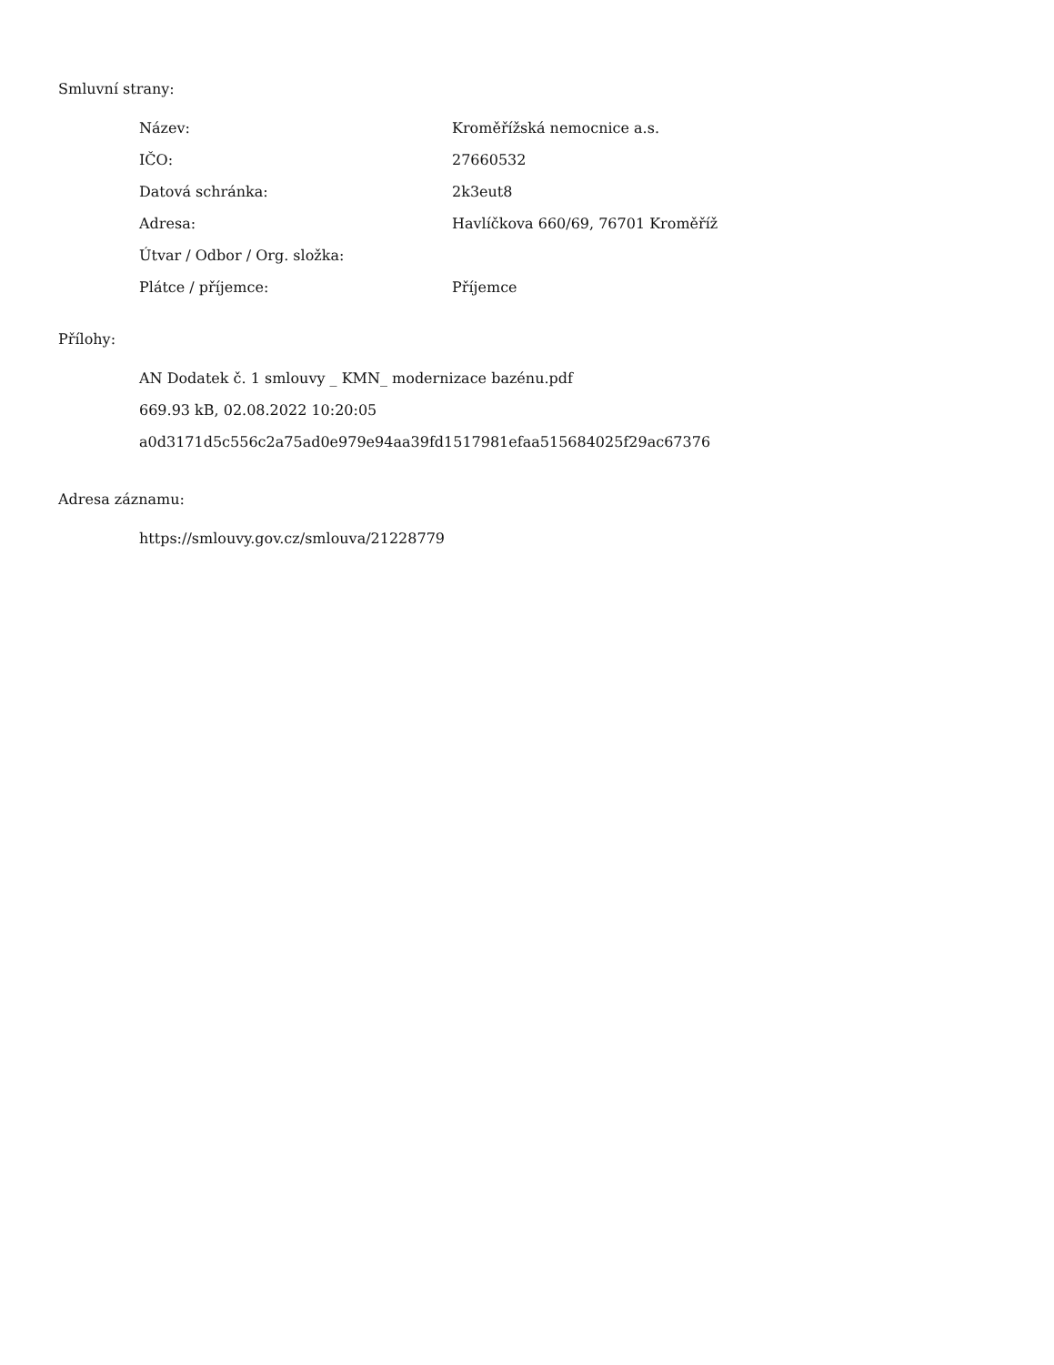Smluvní strany:
| Název: | Kroměřížská nemocnice a.s. |
| IČO: | 27660532 |
| Datová schránka: | 2k3eut8 |
| Adresa: | Havlíčkova 660/69, 76701 Kroměříž |
| Útvar / Odbor / Org. složka: | |
| Plátce / příjemce: | Příjemce |
Přílohy:
AN Dodatek č. 1 smlouvy _ KMN_ modernizace bazénu.pdf
669.93 kB, 02.08.2022 10:20:05
a0d3171d5c556c2a75ad0e979e94aa39fd1517981efaa515684025f29ac67376
Adresa záznamu:
https://smlouvy.gov.cz/smlouva/21228779